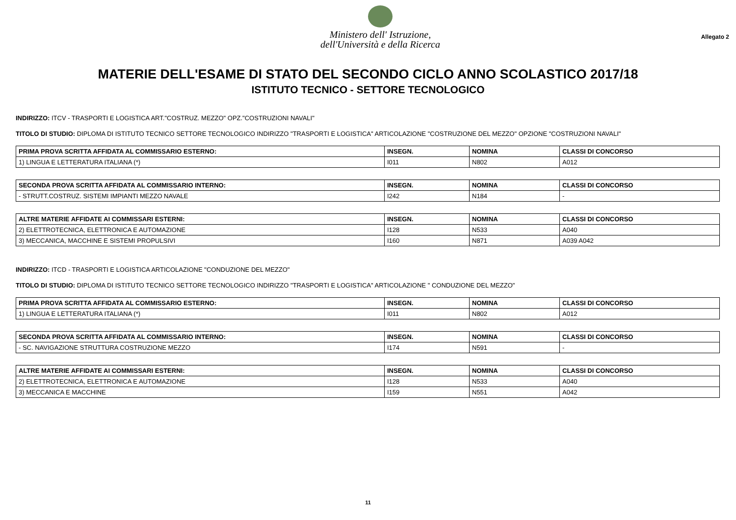Ministero dell' Istruzione,
dell'Università e della Ricerca
Allegato 2
MATERIE DELL'ESAME DI STATO DEL SECONDO CICLO ANNO SCOLASTICO 2017/18
ISTITUTO TECNICO - SETTORE TECNOLOGICO
INDIRIZZO: ITCV - TRASPORTI E LOGISTICA ART."COSTRUZ. MEZZO" OPZ."COSTRUZIONI NAVALI"
TITOLO DI STUDIO: DIPLOMA DI ISTITUTO TECNICO SETTORE TECNOLOGICO INDIRIZZO "TRASPORTI E LOGISTICA" ARTICOLAZIONE "COSTRUZIONE DEL MEZZO" OPZIONE "COSTRUZIONI NAVALI"
| PRIMA PROVA SCRITTA AFFIDATA AL COMMISSARIO ESTERNO: | INSEGN. | NOMINA | CLASSI DI CONCORSO |
| --- | --- | --- | --- |
| 1) LINGUA E LETTERATURA ITALIANA (*) | I011 | N802 | A012 |
| SECONDA PROVA SCRITTA AFFIDATA AL COMMISSARIO INTERNO: | INSEGN. | NOMINA | CLASSI DI CONCORSO |
| --- | --- | --- | --- |
| - STRUTT.COSTRUZ. SISTEMI IMPIANTI MEZZO NAVALE | I242 | N184 | - |
| ALTRE MATERIE AFFIDATE AI COMMISSARI ESTERNI: | INSEGN. | NOMINA | CLASSI DI CONCORSO |
| --- | --- | --- | --- |
| 2) ELETTROTECNICA, ELETTRONICA E AUTOMAZIONE | I128 | N533 | A040 |
| 3) MECCANICA, MACCHINE E SISTEMI PROPULSIVI | I160 | N871 | A039 A042 |
INDIRIZZO: ITCD - TRASPORTI E LOGISTICA ARTICOLAZIONE "CONDUZIONE DEL MEZZO"
TITOLO DI STUDIO: DIPLOMA DI ISTITUTO TECNICO SETTORE TECNOLOGICO INDIRIZZO "TRASPORTI E LOGISTICA" ARTICOLAZIONE " CONDUZIONE DEL MEZZO"
| PRIMA PROVA SCRITTA AFFIDATA AL COMMISSARIO ESTERNO: | INSEGN. | NOMINA | CLASSI DI CONCORSO |
| --- | --- | --- | --- |
| 1) LINGUA E LETTERATURA ITALIANA (*) | I011 | N802 | A012 |
| SECONDA PROVA SCRITTA AFFIDATA AL COMMISSARIO INTERNO: | INSEGN. | NOMINA | CLASSI DI CONCORSO |
| --- | --- | --- | --- |
| - SC. NAVIGAZIONE STRUTTURA COSTRUZIONE MEZZO | I174 | N591 | - |
| ALTRE MATERIE AFFIDATE AI COMMISSARI ESTERNI: | INSEGN. | NOMINA | CLASSI DI CONCORSO |
| --- | --- | --- | --- |
| 2) ELETTROTECNICA, ELETTRONICA E AUTOMAZIONE | I128 | N533 | A040 |
| 3) MECCANICA E MACCHINE | I159 | N551 | A042 |
11